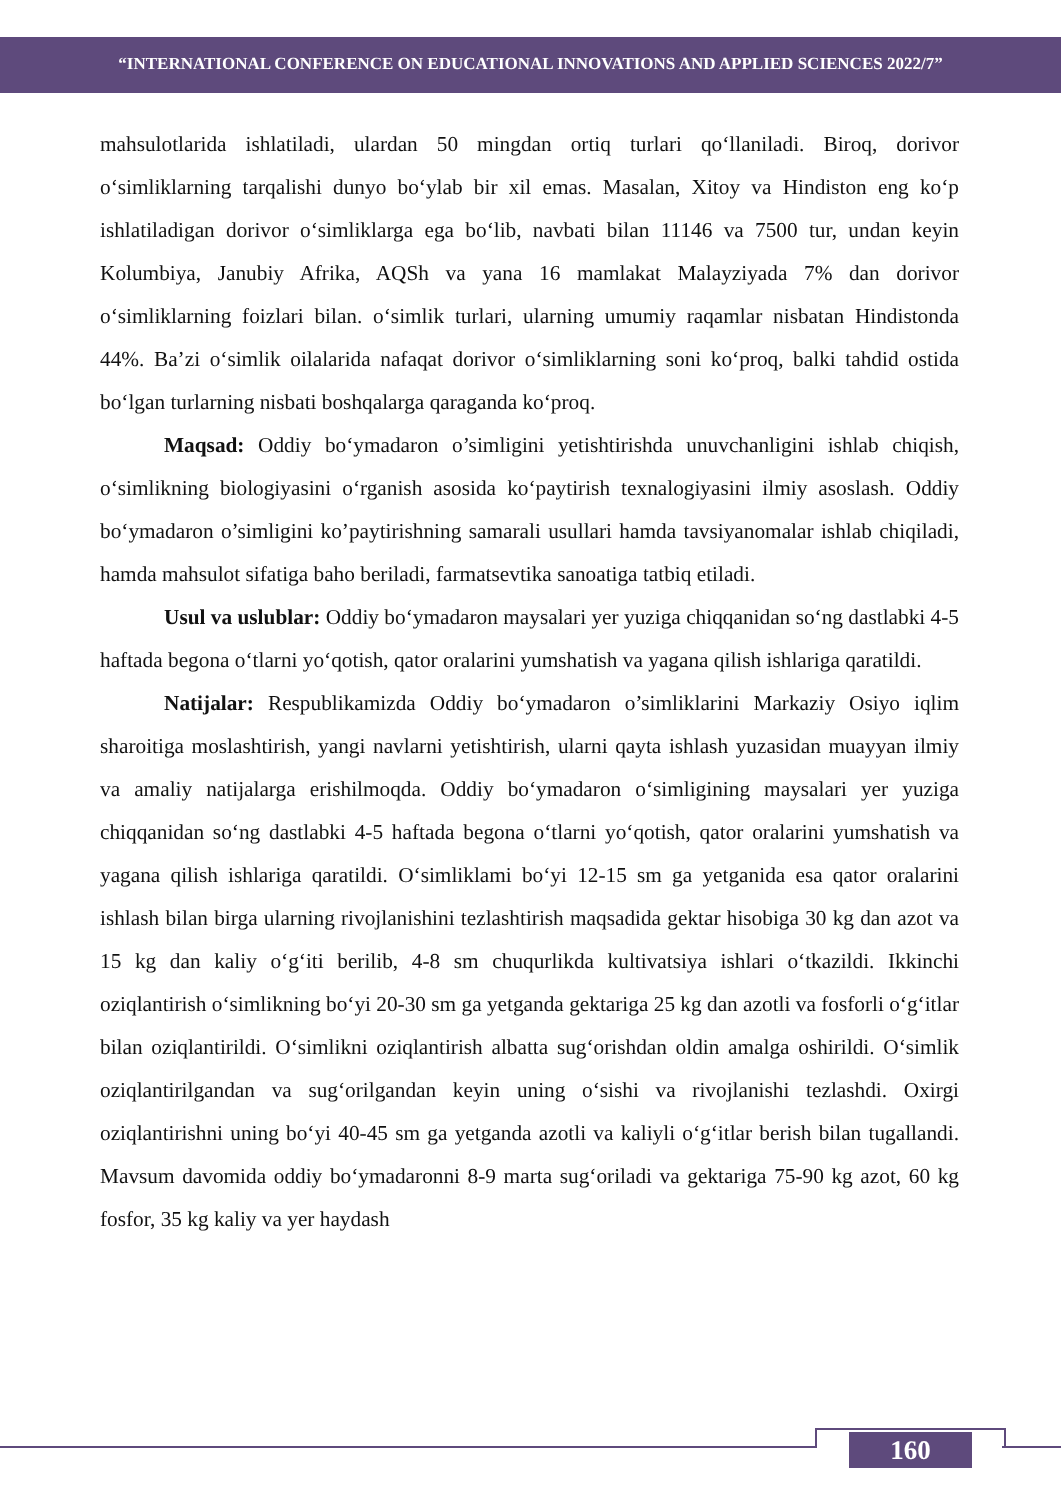“INTERNATIONAL CONFERENCE ON EDUCATIONAL INNOVATIONS AND APPLIED SCIENCES 2022/7”
mahsulotlarida ishlatiladi, ulardan 50 mingdan ortiq turlari qo‘llaniladi. Biroq, dorivor o‘simliklarning tarqalishi dunyo bo‘ylab bir xil emas. Masalan, Xitoy va Hindiston eng ko‘p ishlatiladigan dorivor o‘simliklarga ega bo‘lib, navbati bilan 11146 va 7500 tur, undan keyin Kolumbiya, Janubiy Afrika, AQSh va yana 16 mamlakat Malayziyada 7% dan dorivor o‘simliklarning foizlari bilan. o‘simlik turlari, ularning umumiy raqamlar nisbatan Hindistonda 44%. Ba’zi o‘simlik oilalarida nafaqat dorivor o‘simliklarning soni ko‘proq, balki tahdid ostida bo‘lgan turlarning nisbati boshqalarga qaraganda ko‘proq.
Maqsad: Oddiy bo‘ymadaron o’simligini yetishtirishda unuvchanligini ishlab chiqish, o‘simlikning biologiyasini o‘rganish asosida ko‘paytirish texnalogiyasini ilmiy asoslash. Oddiy bo‘ymadaron o’simligini ko’paytirishning samarali usullari hamda tavsiyanomalar ishlab chiqiladi, hamda mahsulot sifatiga baho beriladi, farmatsevtika sanoatiga tatbiq etiladi.
Usul va uslublar: Oddiy bo‘ymadaron maysalari yer yuziga chiqqanidan so‘ng dastlabki 4-5 haftada begona o‘tlarni yo‘qotish, qator oralarini yumshatish va yagana qilish ishlariga qaratildi.
Natijalar: Respublikamizda Oddiy bo‘ymadaron o’simliklarini Markaziy Osiyo iqlim sharoitiga moslashtirish, yangi navlarni yetishtirish, ularni qayta ishlash yuzasidan muayyan ilmiy va amaliy natijalarga erishilmoqda. Oddiy bo‘ymadaron o‘simligining maysalari yer yuziga chiqqanidan so‘ng dastlabki 4-5 haftada begona o‘tlarni yo‘qotish, qator oralarini yumshatish va yagana qilish ishlariga qaratildi. O‘simliklami bo‘yi 12-15 sm ga yetganida esa qator oralarini ishlash bilan birga ularning rivojlanishini tezlashtirish maqsadida gektar hisobiga 30 kg dan azot va 15 kg dan kaliy o‘g‘iti berilib, 4-8 sm chuqurlikda kultivatsiya ishlari o‘tkazildi. Ikkinchi oziqlantirish o‘simlikning bo‘yi 20-30 sm ga yetganda gektariga 25 kg dan azotli va fosforli o‘g‘itlar bilan oziqlantirildi. O‘simlikni oziqlantirish albatta sug‘orishdan oldin amalga oshirildi. O‘simlik oziqlantirilgandan va sug‘orilgandan keyin uning o‘sishi va rivojlanishi tezlashdi. Oxirgi oziqlantirishni uning bo‘yi 40-45 sm ga yetganda azotli va kaliyli o‘g‘itlar berish bilan tugallandi. Mavsum davomida oddiy bo‘ymadaronni 8-9 marta sug‘oriladi va gektariga 75-90 kg azot, 60 kg fosfor, 35 kg kaliy va yer haydash
160